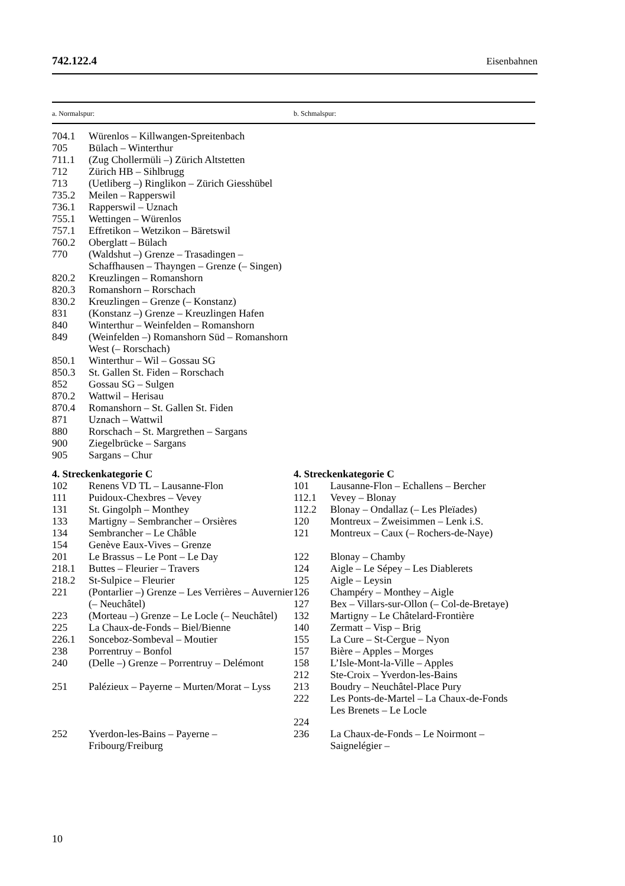742.122.4 Eisenbahnen
| a. Normalspur: | | b. Schmalspur: | |
| --- | --- | --- | --- |
| 704.1 | Würenlos – Killwangen-Spreitenbach | | |
| 705 | Bülach – Winterthur | | |
| 711.1 | (Zug Chollermüli –) Zürich Altstetten | | |
| 712 | Zürich HB – Sihlbrugg | | |
| 713 | (Uetliberg –) Ringlikon – Zürich Giesshübel | | |
| 735.2 | Meilen – Rapperswil | | |
| 736.1 | Rapperswil – Uznach | | |
| 755.1 | Wettingen – Würenlos | | |
| 757.1 | Effretikon – Wetzikon – Bäretswil | | |
| 760.2 | Oberglatt – Bülach | | |
| 770 | (Waldshut –) Grenze – Trasadingen – Schaffhausen – Thayngen – Grenze (– Singen) | | |
| 820.2 | Kreuzlingen – Romanshorn | | |
| 820.3 | Romanshorn – Rorschach | | |
| 830.2 | Kreuzlingen – Grenze (– Konstanz) | | |
| 831 | (Konstanz –) Grenze – Kreuzlingen Hafen | | |
| 840 | Winterthur – Weinfelden – Romanshorn | | |
| 849 | (Weinfelden –) Romanshorn Süd – Romanshorn West (– Rorschach) | | |
| 850.1 | Winterthur – Wil – Gossau SG | | |
| 850.3 | St. Gallen St. Fiden – Rorschach | | |
| 852 | Gossau SG – Sulgen | | |
| 870.2 | Wattwil – Herisau | | |
| 870.4 | Romanshorn – St. Gallen St. Fiden | | |
| 871 | Uznach – Wattwil | | |
| 880 | Rorschach – St. Margrethen – Sargans | | |
| 900 | Ziegelbrücke – Sargans | | |
| 905 | Sargans – Chur | | |
| 4. Streckenkategorie C | | 4. Streckenkategorie C | |
| 102 | Renens VD TL – Lausanne-Flon | 101 | Lausanne-Flon – Echallens – Bercher |
| 111 | Puidoux-Chexbres – Vevey | 112.1 | Vevey – Blonay |
| 131 | St. Gingolph – Monthey | 112.2 | Blonay – Ondallaz (– Les Pleïades) |
| 133 | Martigny – Sembrancher – Orsières | 120 | Montreux – Zweisimmen – Lenk i.S. |
| 134 | Sembrancher – Le Châble | 121 | Montreux – Caux (– Rochers-de-Naye) |
| 154 | Genève Eaux-Vives – Grenze | | |
| 201 | Le Brassus – Le Pont – Le Day | 122 | Blonay – Chamby |
| 218.1 | Buttes – Fleurier – Travers | 124 | Aigle – Le Sépey – Les Diablerets |
| 218.2 | St-Sulpice – Fleurier | 125 | Aigle – Leysin |
| 221 | (Pontarlier –) Grenze – Les Verrières – Auvernier (– Neuchâtel) | 126 127 | Champéry – Monthey – Aigle Bex – Villars-sur-Ollon (– Col-de-Bretaye) |
| 223 | (Morteau –) Grenze – Le Locle (– Neuchâtel) | 132 | Martigny – Le Châtelard-Frontière |
| 225 | La Chaux-de-Fonds – Biel/Bienne | 140 | Zermatt – Visp – Brig |
| 226.1 | Sonceboz-Sombeval – Moutier | 155 | La Cure – St-Cergue – Nyon |
| 238 | Porrentruy – Bonfol | 157 | Bière – Apples – Morges |
| 240 | (Delle –) Grenze – Porrentruy – Delémont | 158 212 | L’Isle-Mont-la-Ville – Apples Ste-Croix – Yverdon-les-Bains |
| 251 | Palézieux – Payerne – Murten/Morat – Lyss | 213 222 224 | Boudry – Neuchâtel-Place Pury Les Ponts-de-Martel – La Chaux-de-Fonds Les Brenets – Le Locle |
| 252 | Yverdon-les-Bains – Payerne – Fribourg/Freiburg | 236 | La Chaux-de-Fonds – Le Noirmont – Saignelégier – |
10